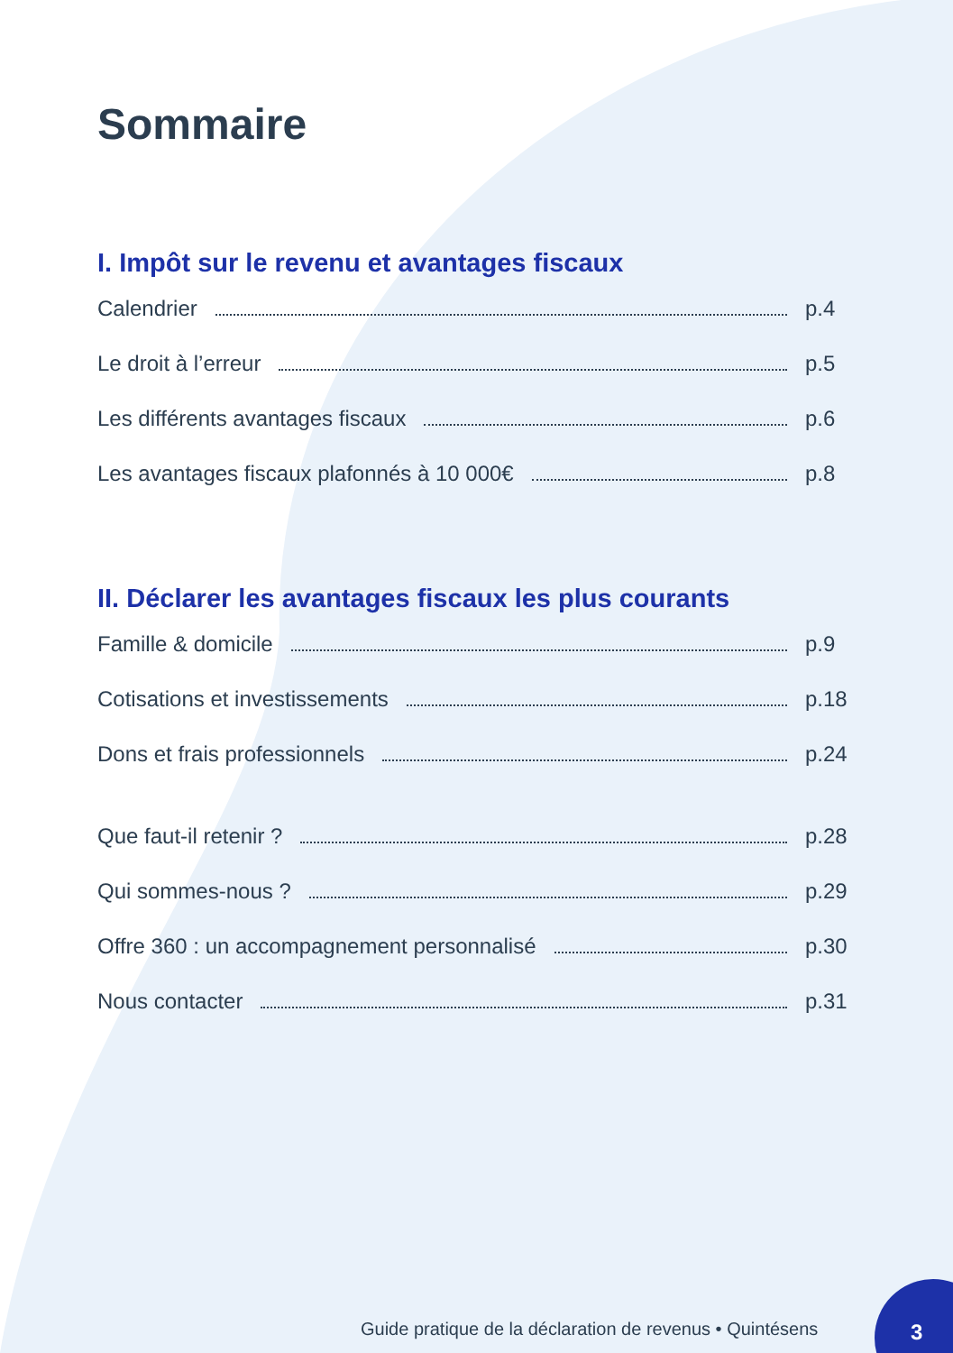Sommaire
I. Impôt sur le revenu et avantages fiscaux
Calendrier p.4
Le droit à l’erreur p.5
Les différents avantages fiscaux p.6
Les avantages fiscaux plafonnés à 10 000€ p.8
II. Déclarer les avantages fiscaux les plus courants
Famille & domicile p.9
Cotisations et investissements p.18
Dons et frais professionnels p.24
Que faut-il retenir ? p.28
Qui sommes-nous ? p.29
Offre 360 : un accompagnement personnalisé p.30
Nous contacter p.31
Guide pratique de la déclaration de revenus • Quintésens
3